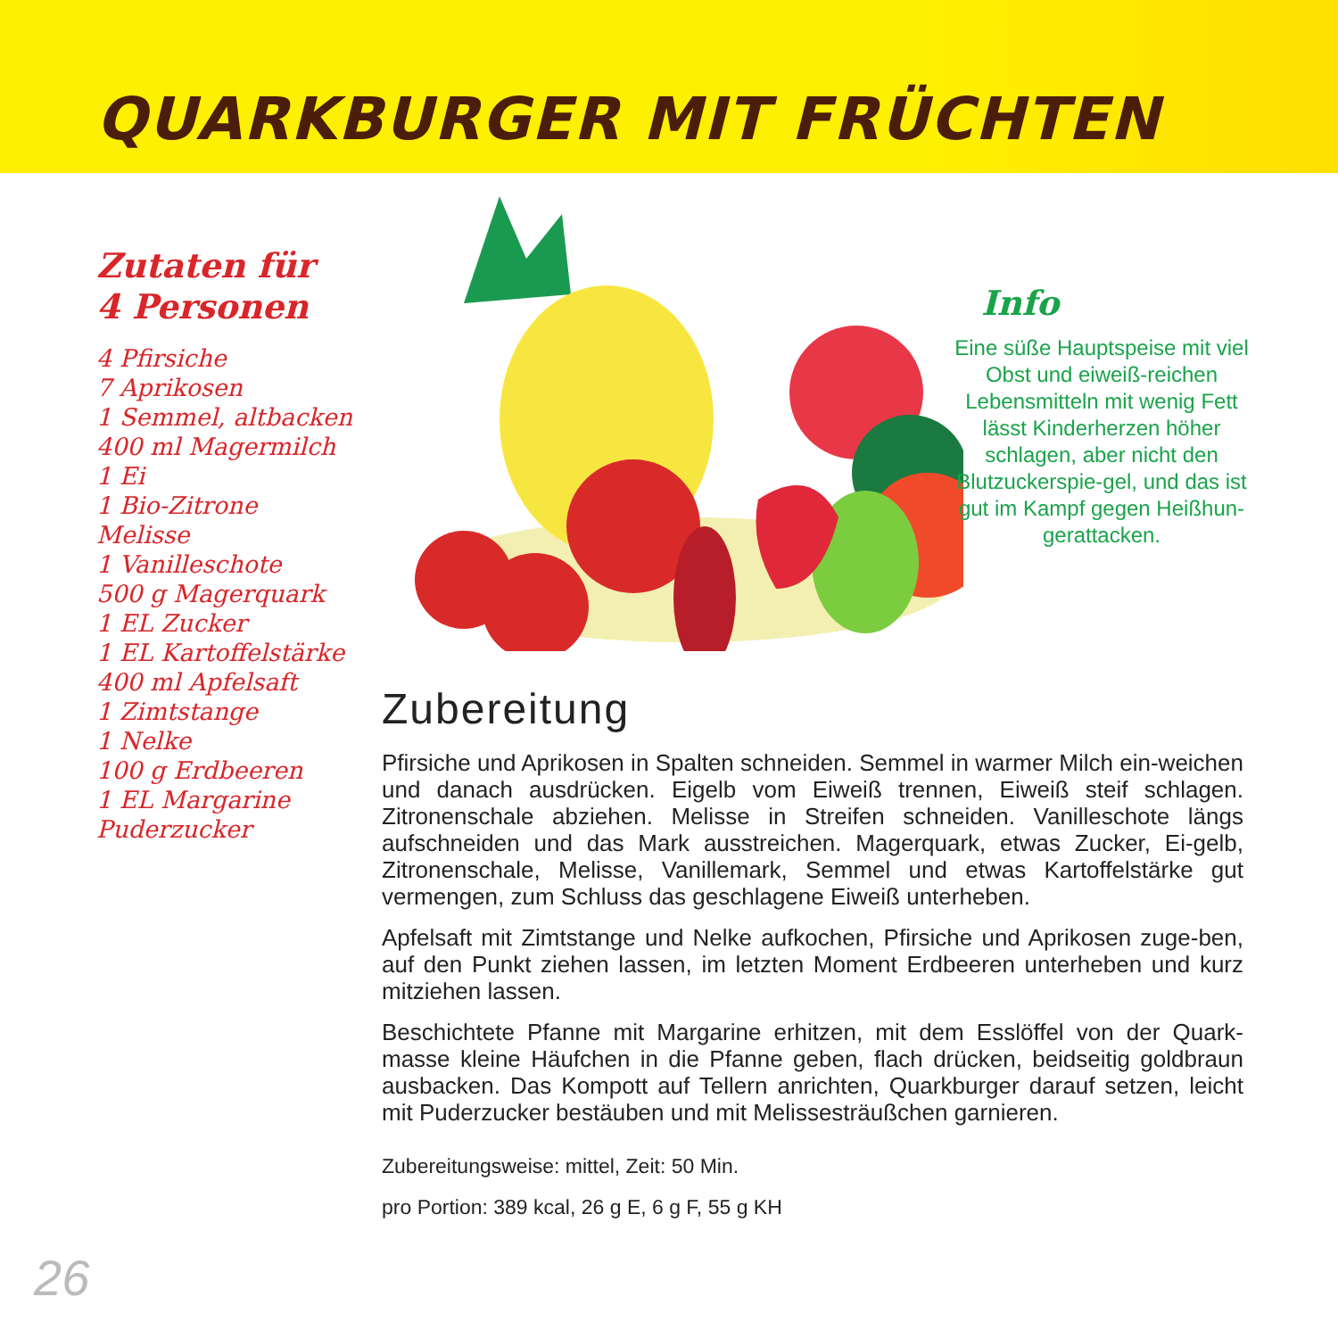QUARKBURGER MIT FRÜCHTEN
Zutaten für
4 Personen
4 Pfirsiche
7 Aprikosen
1 Semmel, altbacken
400 ml Magermilch
1 Ei
1 Bio-Zitrone
Melisse
1 Vanilleschote
500 g Magerquark
1 EL Zucker
1 EL Kartoffelstärke
400 ml Apfelsaft
1 Zimtstange
1 Nelke
100 g Erdbeeren
1 EL Margarine
Puderzucker
Info
Eine süße Hauptspeise mit viel Obst und eiweiß-reichen Lebensmitteln mit wenig Fett lässt Kinderherzen höher schlagen, aber nicht den Blutzuckerspie-gel, und das ist gut im Kampf gegen Heißhun-gerattacken.
Zubereitung
Pfirsiche und Aprikosen in Spalten schneiden. Semmel in warmer Milch ein-weichen und danach ausdrücken. Eigelb vom Eiweiß trennen, Eiweiß steif schlagen. Zitronenschale abziehen. Melisse in Streifen schneiden. Vanilleschote längs aufschneiden und das Mark ausstreichen. Magerquark, etwas Zucker, Ei-gelb, Zitronenschale, Melisse, Vanillemark, Semmel und etwas Kartoffelstärke gut vermengen, zum Schluss das geschlagene Eiweiß unterheben.
Apfelsaft mit Zimtstange und Nelke aufkochen, Pfirsiche und Aprikosen zuge-ben, auf den Punkt ziehen lassen, im letzten Moment Erdbeeren unterheben und kurz mitziehen lassen.
Beschichtete Pfanne mit Margarine erhitzen, mit dem Esslöffel von der Quark-masse kleine Häufchen in die Pfanne geben, flach drücken, beidseitig goldbraun ausbacken. Das Kompott auf Tellern anrichten, Quarkburger darauf setzen, leicht mit Puderzucker bestäuben und mit Melissesträußchen garnieren.
Zubereitungsweise: mittel, Zeit: 50 Min.
pro Portion: 389 kcal, 26 g E, 6 g F, 55 g KH
26